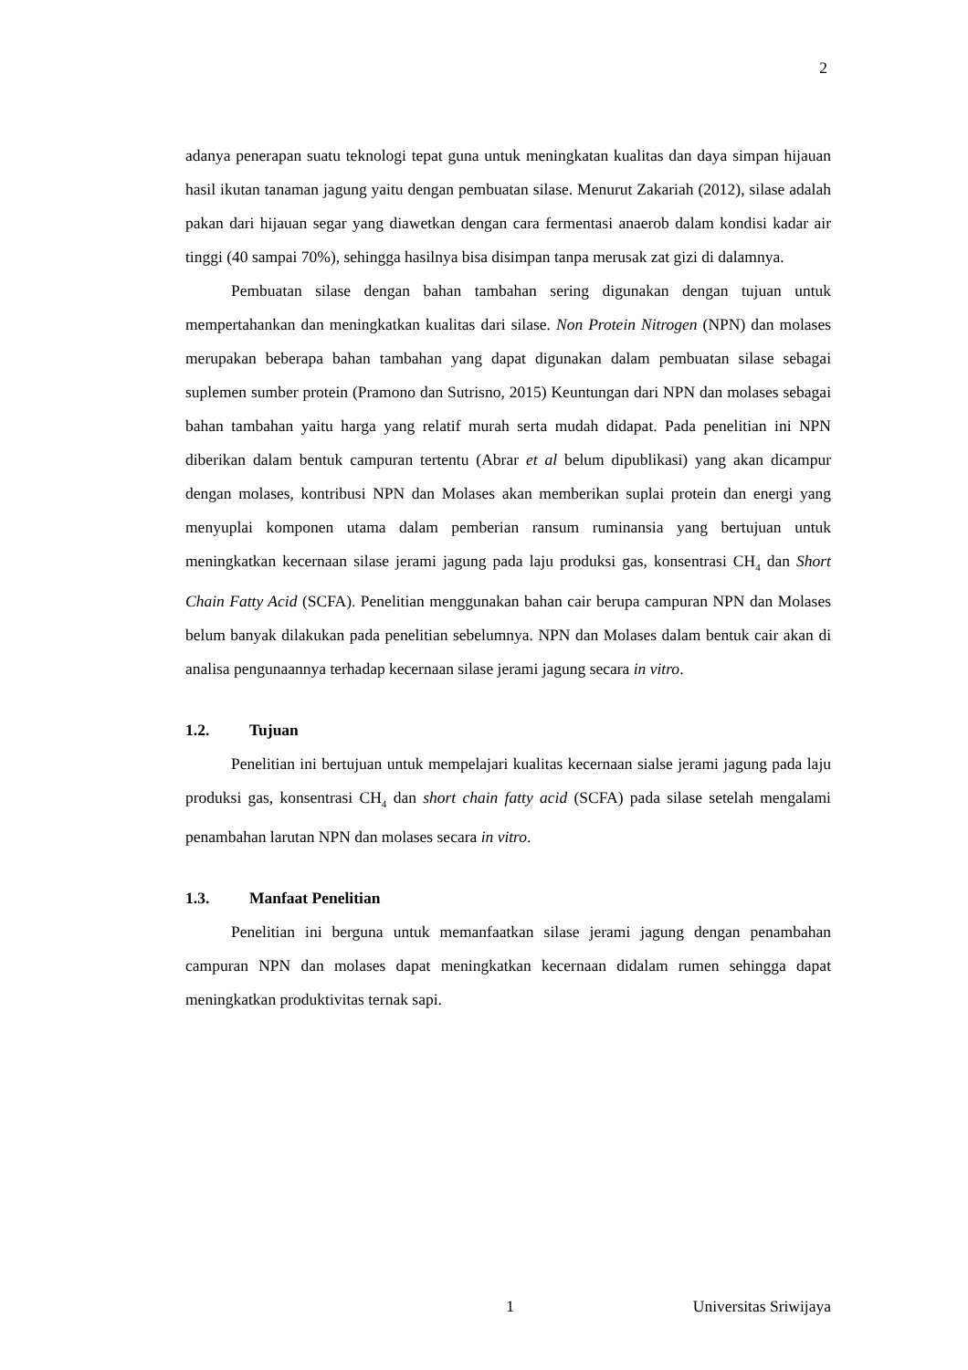2
adanya penerapan suatu teknologi tepat guna untuk meningkatan kualitas dan daya simpan hijauan hasil ikutan tanaman jagung yaitu dengan pembuatan silase. Menurut Zakariah (2012), silase adalah pakan dari hijauan segar yang diawetkan dengan cara fermentasi anaerob dalam kondisi kadar air tinggi (40 sampai 70%), sehingga hasilnya bisa disimpan tanpa merusak zat gizi di dalamnya.
Pembuatan silase dengan bahan tambahan sering digunakan dengan tujuan untuk mempertahankan dan meningkatkan kualitas dari silase. Non Protein Nitrogen (NPN) dan molases merupakan beberapa bahan tambahan yang dapat digunakan dalam pembuatan silase sebagai suplemen sumber protein (Pramono dan Sutrisno, 2015) Keuntungan dari NPN dan molases sebagai bahan tambahan yaitu harga yang relatif murah serta mudah didapat. Pada penelitian ini NPN diberikan dalam bentuk campuran tertentu (Abrar et al belum dipublikasi) yang akan dicampur dengan molases, kontribusi NPN dan Molases akan memberikan suplai protein dan energi yang menyuplai komponen utama dalam pemberian ransum ruminansia yang bertujuan untuk meningkatkan kecernaan silase jerami jagung pada laju produksi gas, konsentrasi CH<sub>4</sub> dan Short Chain Fatty Acid (SCFA). Penelitian menggunakan bahan cair berupa campuran NPN dan Molases belum banyak dilakukan pada penelitian sebelumnya. NPN dan Molases dalam bentuk cair akan di analisa pengunaannya terhadap kecernaan silase jerami jagung secara in vitro.
1.2. Tujuan
Penelitian ini bertujuan untuk mempelajari kualitas kecernaan sialse jerami jagung pada laju produksi gas, konsentrasi CH<sub>4</sub> dan short chain fatty acid (SCFA) pada silase setelah mengalami penambahan larutan NPN dan molases secara in vitro.
1.3. Manfaat Penelitian
Penelitian ini berguna untuk memanfaatkan silase jerami jagung dengan penambahan campuran NPN dan molases dapat meningkatkan kecernaan didalam rumen sehingga dapat meningkatkan produktivitas ternak sapi.
1 Universitas Sriwijaya